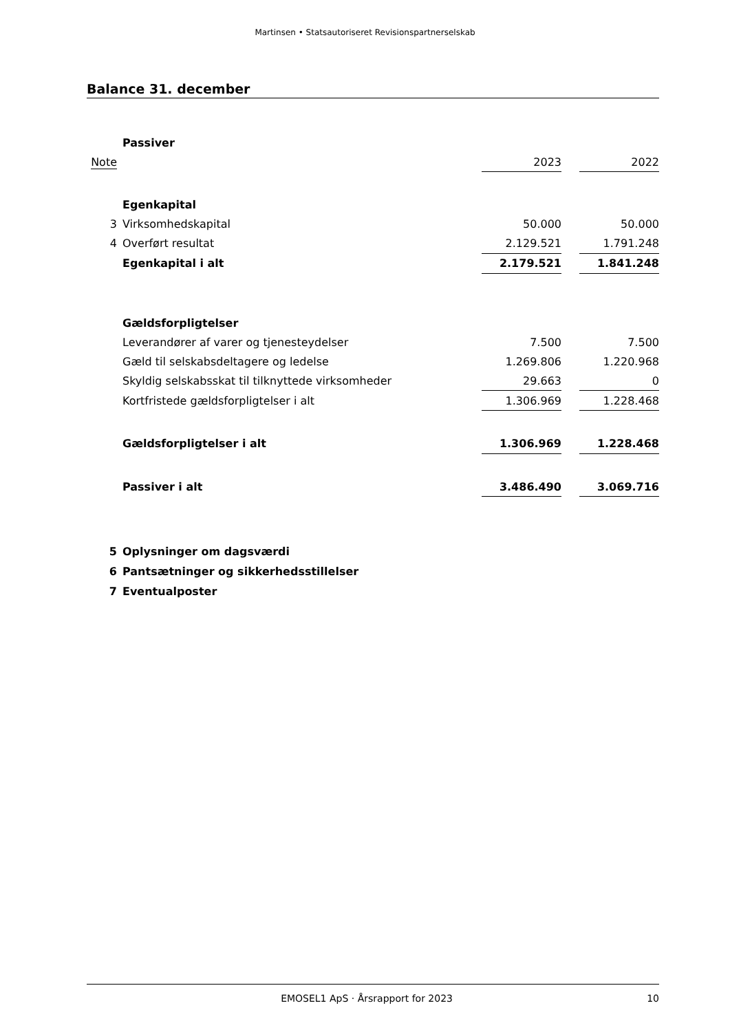Martinsen • Statsautoriseret Revisionspartnerselskab
Balance 31. december
| | Passiver | | | |
| Note | | 2023 | | 2022 |
| | Egenkapital | | | |
| 3 | Virksomhedskapital | 50.000 | | 50.000 |
| 4 | Overført resultat | 2.129.521 | | 1.791.248 |
| | Egenkapital i alt | 2.179.521 | | 1.841.248 |
| | Gældsforpligtelser | | | |
| | Leverandører af varer og tjenesteydelser | 7.500 | | 7.500 |
| | Gæld til selskabsdeltagere og ledelse | 1.269.806 | | 1.220.968 |
| | Skyldig selskabsskat til tilknyttede virksomheder | 29.663 | | 0 |
| | Kortfristede gældsforpligtelser i alt | 1.306.969 | | 1.228.468 |
| | Gældsforpligtelser i alt | 1.306.969 | | 1.228.468 |
| | Passiver i alt | 3.486.490 | | 3.069.716 |
5 Oplysninger om dagsværdi
6 Pantsætninger og sikkerhedsstillelser
7 Eventualposter
EMOSEL1 ApS · Årsrapport for 2023
10